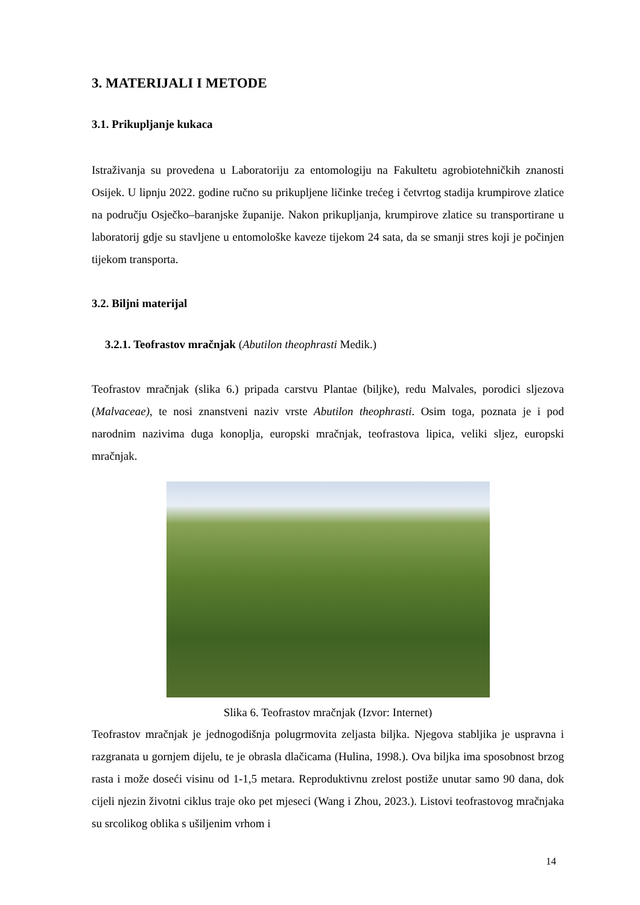3. MATERIJALI I METODE
3.1. Prikupljanje kukaca
Istraživanja su provedena u Laboratoriju za entomologiju na Fakultetu agrobiotehničkih znanosti Osijek. U lipnju 2022. godine ručno su prikupljene ličinke trećeg i četvrtog stadija krumpirove zlatice na području Osječko–baranjske županije. Nakon prikupljanja, krumpirove zlatice su transportirane u laboratorij gdje su stavljene u entomološke kaveze tijekom 24 sata, da se smanji stres koji je počinjen tijekom transporta.
3.2. Biljni materijal
3.2.1. Teofrastov mračnjak (Abutilon theophrasti Medik.)
Teofrastov mračnjak (slika 6.) pripada carstvu Plantae (biljke), redu Malvales, porodici sljezova (Malvaceae), te nosi znanstveni naziv vrste Abutilon theophrasti. Osim toga, poznata je i pod narodnim nazivima duga konoplja, europski mračnjak, teofrastova lipica, veliki sljez, europski mračnjak.
Slika 6. Teofrastov mračnjak (Izvor: Internet)
Teofrastov mračnjak je jednogodišnja polugrmovita zeljasta biljka. Njegova stabljika je uspravna i razgranata u gornjem dijelu, te je obrasla dlačicama (Hulina, 1998.). Ova biljka ima sposobnost brzog rasta i može doseći visinu od 1-1,5 metara. Reproduktivnu zrelost postiže unutar samo 90 dana, dok cijeli njezin životni ciklus traje oko pet mjeseci (Wang i Zhou, 2023.). Listovi teofrastovog mračnjaka su srcolikog oblika s ušiljenim vrhom i
14